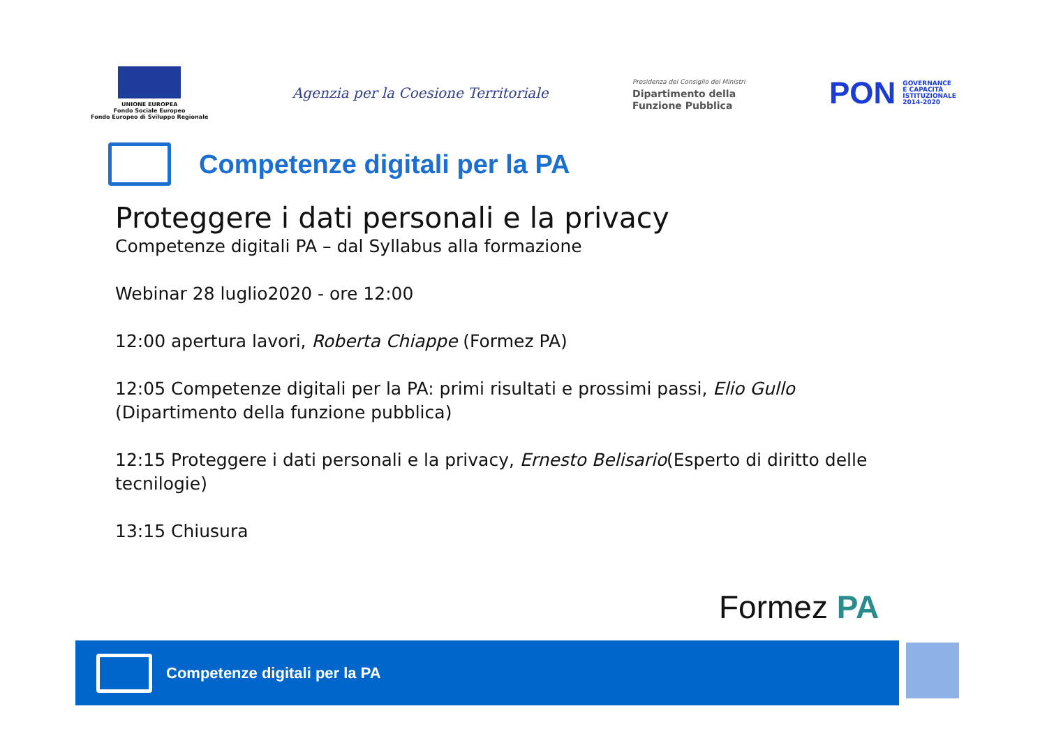UNIONE EUROPEA
Fondo Sociale Europeo
Fondo Europeo di Sviluppo Regionale
Agenzia per la Coesione Territoriale
Presidenza del Consiglio dei Ministri
Dipartimento della
Funzione Pubblica
PON GOVERNANCE
E CAPACITÀ
ISTITUZIONALE
2014-2020
Competenze digitali per la PA
Proteggere i dati personali e la privacy
Competenze digitali PA – dal Syllabus alla formazione
Webinar 28 luglio2020 - ore 12:00
12:00 apertura lavori, Roberta Chiappe (Formez PA)
12:05 Competenze digitali per la PA: primi risultati e prossimi passi, Elio Gullo (Dipartimento della funzione pubblica)
12:15 Proteggere i dati personali e la privacy, Ernesto Belisario(Esperto di diritto delle tecnilogie)
13:15 Chiusura
Formez PA
Competenze digitali per la PA